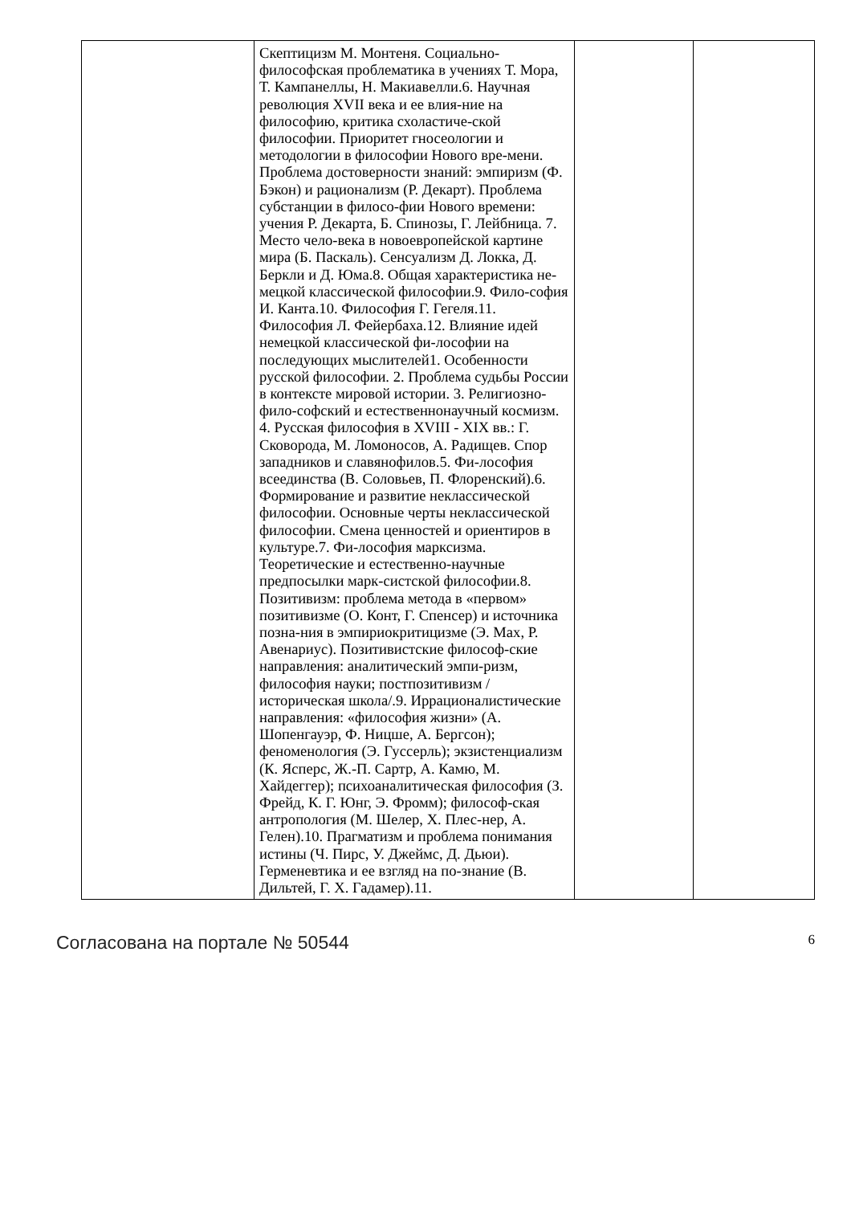| | Скептицизм М. Монтеня. Социально-философская проблематика в учениях Т. Мора, Т. Кампанеллы, Н. Макиавелли.6. Научная революция XVII века и ее влия-ние на философию, критика схоластиче-ской философии. Приоритет гносеологии и методологии в философии Нового вре-мени. Проблема достоверности знаний: эмпиризм (Ф. Бэкон) и рационализм (Р. Декарт). Проблема субстанции в филосо-фии Нового времени: учения Р. Декарта, Б. Спинозы, Г. Лейбница. 7. Место чело-века в новоевропейской картине мира (Б. Паскаль). Сенсуализм Д. Локка, Д. Беркли и Д. Юма.8. Общая характеристика не-мецкой классической философии.9. Фило-софия И. Канта.10. Философия Г. Гегеля.11. Философия Л. Фейербаха.12. Влияние идей немецкой классической фи-лософии на последующих мыслителей1. Особенности русской философии. 2. Проблема судьбы России в контексте мировой истории. 3. Религиозно-фило-софский и естественнонаучный космизм. 4. Русская философия в XVIII - XIX вв.: Г. Сковорода, М. Ломоносов, А. Радищев. Спор западников и славянофилов.5. Фи-лософия всеединства (В. Соловьев, П. Флоренский).6. Формирование и развитие неклассической философии. Основные черты неклассической философии. Смена ценностей и ориентиров в культуре.7. Фи-лософия марксизма. Теоретические и естественно-научные предпосылки марк-систской философии.8. Позитивизм: проблема метода в «первом» позитивизме (О. Конт, Г. Спенсер) и источника позна-ния в эмпириокритицизме (Э. Мах, Р. Авенариус). Позитивистские философ-ские направления: аналитический эмпи-ризм, философия науки; постпозитивизм /историческая школа/.9. Иррационалистические направления: «философия жизни» (А. Шопенгауэр, Ф. Ницше, А. Бергсон); феноменология (Э. Гуссерль); экзистенциализм (К. Ясперс, Ж.-П. Сартр, А. Камю, М. Хайдеггер); психоаналитическая философия (З. Фрейд, К. Г. Юнг, Э. Фромм); философ-ская антропология (М. Шелер, Х. Плес-нер, А. Гелен).10. Прагматизм и проблема понимания истины (Ч. Пирс, У. Джеймс, Д. Дьюи). Герменевтика и ее взгляд на по-знание (В. Дильтей, Г. Х. Гадамер).11. | | |
Согласована на портале № 50544 6